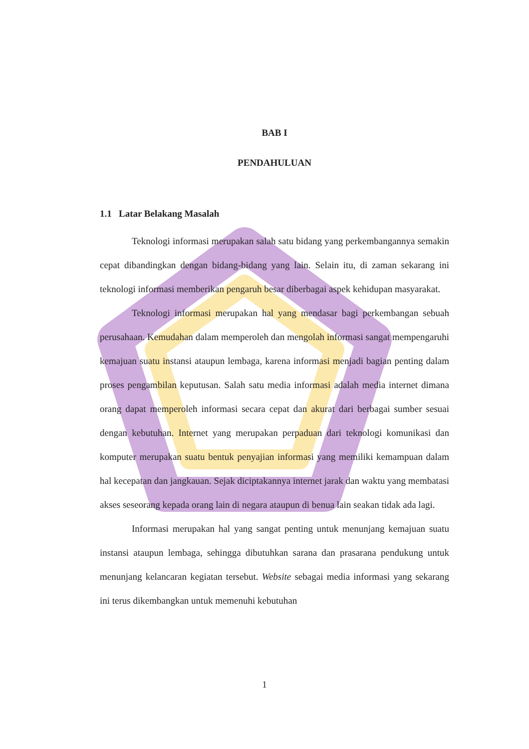BAB I
PENDAHULUAN
1.1 Latar Belakang Masalah
Teknologi informasi merupakan salah satu bidang yang perkembangannya semakin cepat dibandingkan dengan bidang-bidang yang lain. Selain itu, di zaman sekarang ini teknologi informasi memberikan pengaruh besar diberbagai aspek kehidupan masyarakat.
Teknologi informasi merupakan hal yang mendasar bagi perkembangan sebuah perusahaan. Kemudahan dalam memperoleh dan mengolah informasi sangat mempengaruhi kemajuan suatu instansi ataupun lembaga, karena informasi menjadi bagian penting dalam proses pengambilan keputusan. Salah satu media informasi adalah media internet dimana orang dapat memperoleh informasi secara cepat dan akurat dari berbagai sumber sesuai dengan kebutuhan. Internet yang merupakan perpaduan dari teknologi komunikasi dan komputer merupakan suatu bentuk penyajian informasi yang memiliki kemampuan dalam hal kecepatan dan jangkauan. Sejak diciptakannya internet jarak dan waktu yang membatasi akses seseorang kepada orang lain di negara ataupun di benua lain seakan tidak ada lagi.
Informasi merupakan hal yang sangat penting untuk menunjang kemajuan suatu instansi ataupun lembaga, sehingga dibutuhkan sarana dan prasarana pendukung untuk menunjang kelancaran kegiatan tersebut. Website sebagai media informasi yang sekarang ini terus dikembangkan untuk memenuhi kebutuhan
1